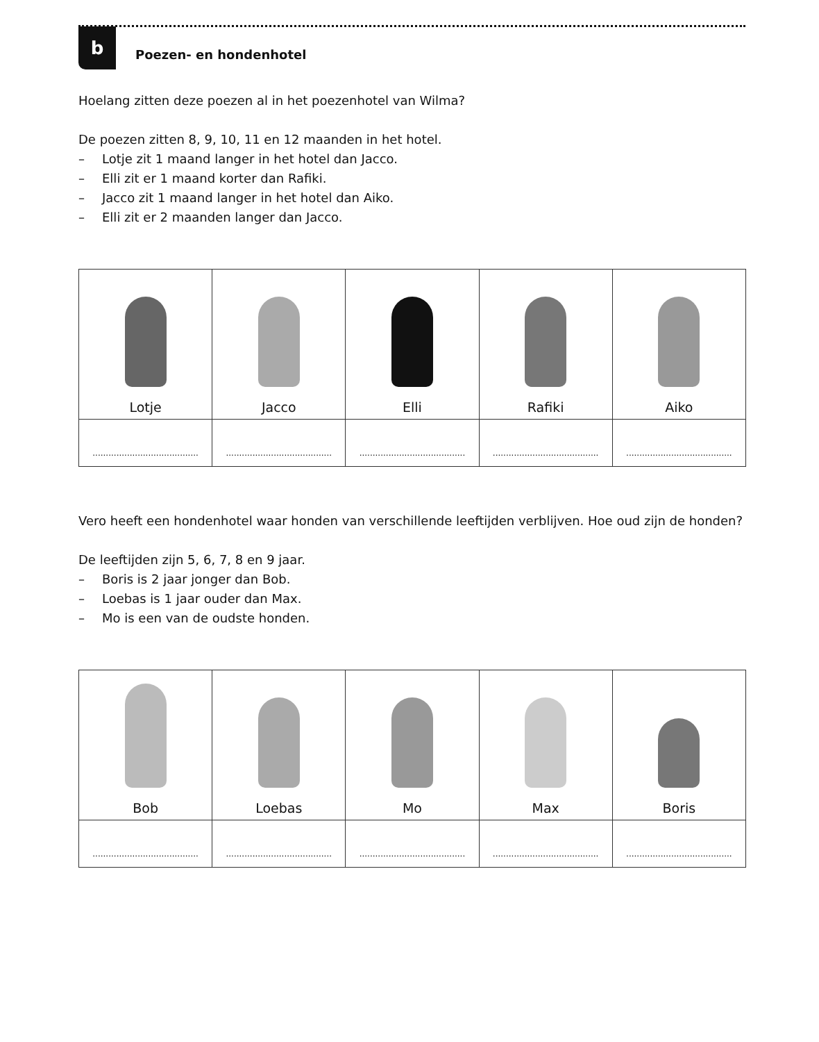b
Poezen- en hondenhotel
Hoelang zitten deze poezen al in het poezenhotel van Wilma?
De poezen zitten 8, 9, 10, 11 en 12 maanden in het hotel.
– Lotje zit 1 maand langer in het hotel dan Jacco.
– Elli zit er 1 maand korter dan Rafiki.
– Jacco zit 1 maand langer in het hotel dan Aiko.
– Elli zit er 2 maanden langer dan Jacco.
| Lotje | Jacco | Elli | Rafiki | Aiko |
| ........................................ | ........................................ | ........................................ | ........................................ | ........................................ |
Vero heeft een hondenhotel waar honden van verschillende leeftijden verblijven. Hoe oud zijn de honden?
De leeftijden zijn 5, 6, 7, 8 en 9 jaar.
– Boris is 2 jaar jonger dan Bob.
– Loebas is 1 jaar ouder dan Max.
– Mo is een van de oudste honden.
| Bob | Loebas | Mo | Max | Boris |
| ........................................ | ........................................ | ........................................ | ........................................ | ........................................ |